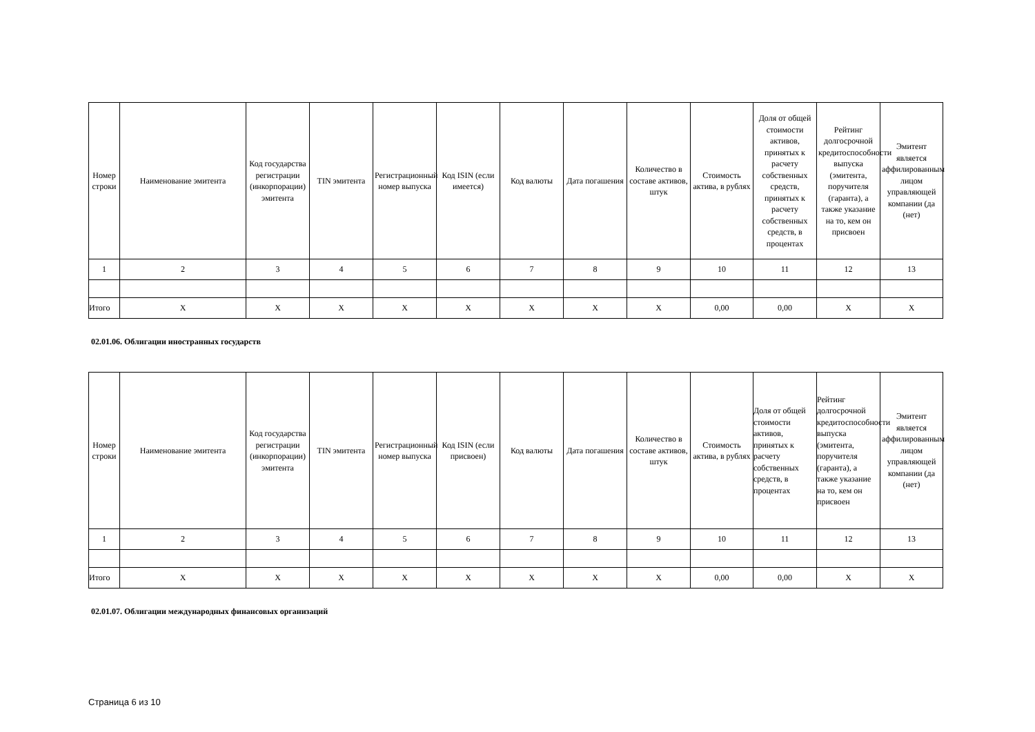| Номер строки | Наименование эмитента | Код государства регистрации (инкорпорации) эмитента | TIN эмитента | Регистрационный номер выпуска | Код ISIN (если имеется) | Код валюты | Дата погашения | Количество в составе активов, штук | Стоимость актива, в рублях | Доля от общей стоимости активов, принятых к расчету собственных средств, принятых к расчету собственных средств, в процентах | Рейтинг долгосрочной кредитоспособности выпуска (эмитента, поручителя (гаранта), а также указание на то, кем он присвоен | Эмитент является аффилированным лицом управляющей компании (да (нет) |
| --- | --- | --- | --- | --- | --- | --- | --- | --- | --- | --- | --- | --- |
| 1 | 2 | 3 | 4 | 5 | 6 | 7 | 8 | 9 | 10 | 11 | 12 | 13 |
| Итого | X | X | X | X | X | X | X | X | 0,00 | 0,00 | X | X |
02.01.06. Облигации иностранных государств
| Номер строки | Наименование эмитента | Код государства регистрации (инкорпорации) эмитента | TIN эмитента | Регистрационный номер выпуска | Код ISIN (если присвоен) | Код валюты | Дата погашения | Количество в составе активов, штук | Стоимость актива, в рублях | Доля от общей стоимости активов, принятых к расчету собственных средств, в процентах | Рейтинг долгосрочной кредитоспособности выпуска (эмитента, поручителя (гаранта), а также указание на то, кем он присвоен | Эмитент является аффилированным лицом управляющей компании (да (нет) |
| --- | --- | --- | --- | --- | --- | --- | --- | --- | --- | --- | --- | --- |
| 1 | 2 | 3 | 4 | 5 | 6 | 7 | 8 | 9 | 10 | 11 | 12 | 13 |
| Итого | X | X | X | X | X | X | X | X | 0,00 | 0,00 | X | X |
02.01.07. Облигации международных финансовых организаций
Страница 6 из 10